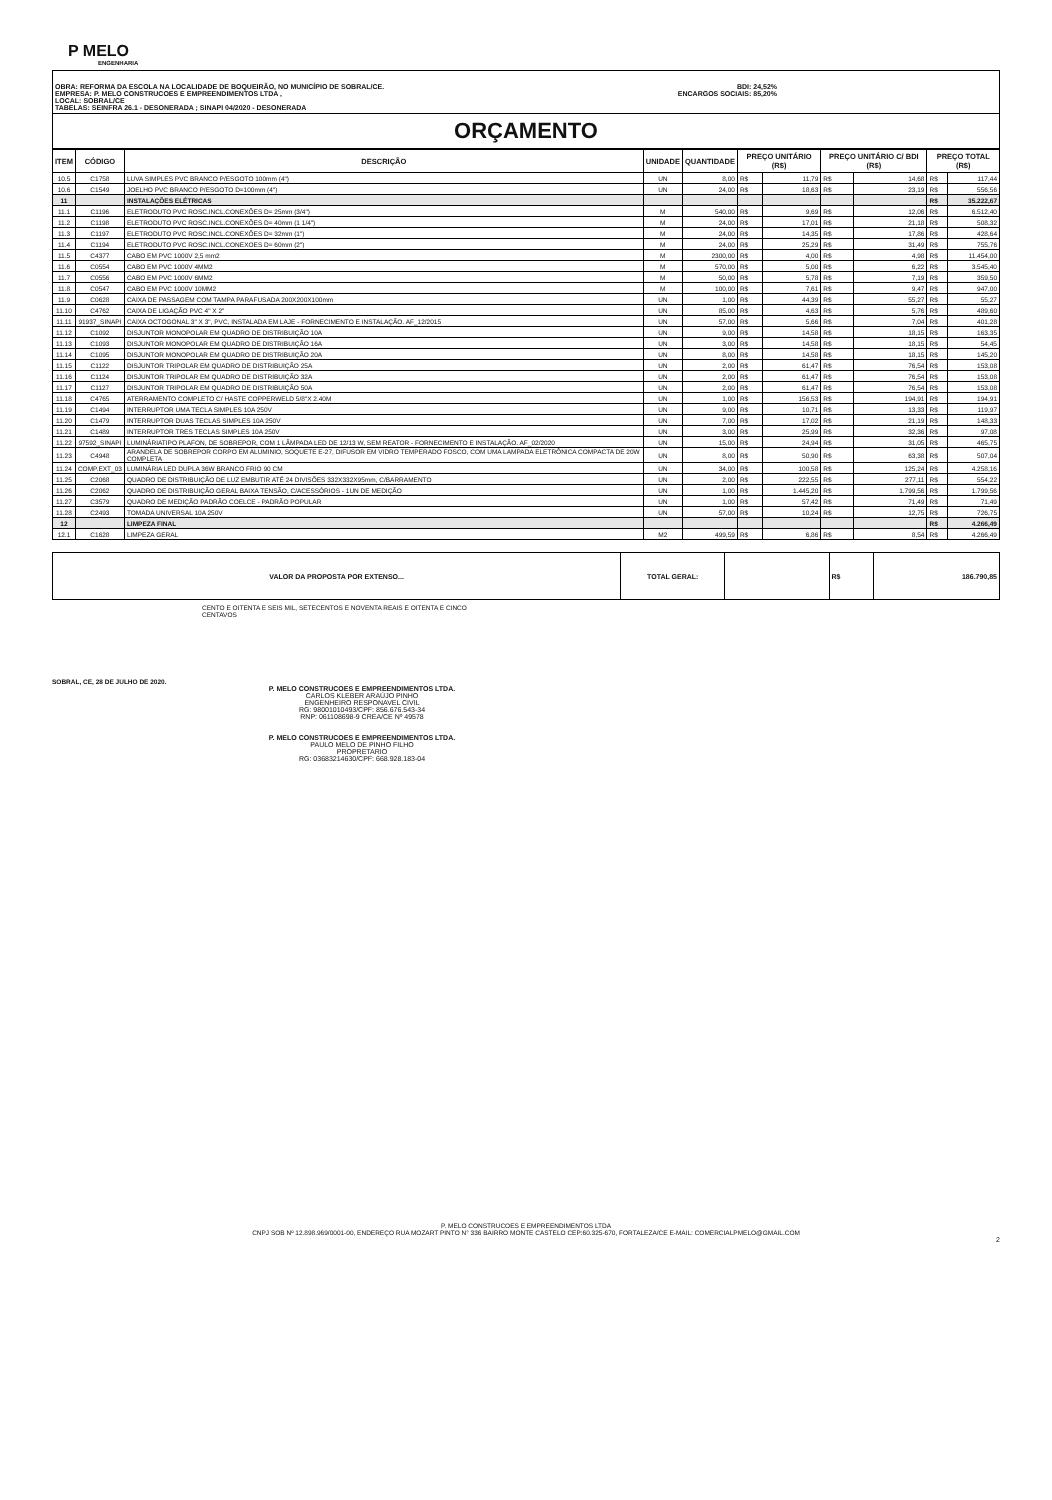P MELO
ENGENHARIA
OBRA: REFORMA DA ESCOLA NA LOCALIDADE DE BOQUEIRÃO, NO MUNICÍPIO DE SOBRAL/CE.
EMPRESA: P. MELO CONSTRUCOES E EMPREENDIMENTOS LTDA ,
LOCAL: SOBRAL/CE
TABELAS: SEINFRA 26.1 - DESONERADA ; SINAPI 04/2020 - DESONERADA
BDI: 24,52%
ENCARGOS SOCIAIS: 85,20%
ORÇAMENTO
| ITEM | CÓDIGO | DESCRIÇÃO | UNIDADE | QUANTIDADE | PREÇO UNITÁRIO (R$) | | PREÇO UNITÁRIO C/ BDI (R$) | | PREÇO TOTAL (R$) | |
| --- | --- | --- | --- | --- | --- | --- | --- | --- | --- | --- |
| 10.5 | C1758 | LUVA SIMPLES PVC BRANCO P/ESGOTO 100mm (4") | UN | 8,00 | R$ | 11,79 | R$ | 14,68 | R$ | 117,44 |
| 10.6 | C1549 | JOELHO PVC BRANCO P/ESGOTO D=100mm (4") | UN | 24,00 | R$ | 18,63 | R$ | 23,19 | R$ | 556,56 |
| 11 | | INSTALAÇÕES ELÉTRICAS | | | | | | | R$ | 35.222,67 |
| 11.1 | C1196 | ELETRODUTO PVC ROSC.INCL.CONEXÕES D= 25mm (3/4") | M | 540,00 | R$ | 9,69 | R$ | 12,06 | R$ | 6.512,40 |
| 11.2 | C1198 | ELETRODUTO PVC ROSC.INCL.CONEXÕES D= 40mm (1 1/4") | M | 24,00 | R$ | 17,01 | R$ | 21,18 | R$ | 508,32 |
| 11.3 | C1197 | ELETRODUTO PVC ROSC.INCL.CONEXÕES D= 32mm (1") | M | 24,00 | R$ | 14,35 | R$ | 17,86 | R$ | 428,64 |
| 11.4 | C1194 | ELETRODUTO PVC ROSC.INCL.CONEXOES D= 60mm (2") | M | 24,00 | R$ | 25,29 | R$ | 31,49 | R$ | 755,76 |
| 11.5 | C4377 | CABO EM PVC 1000V 2,5 mm2 | M | 2300,00 | R$ | 4,00 | R$ | 4,98 | R$ | 11.454,00 |
| 11.6 | C0554 | CABO EM PVC 1000V 4MM2 | M | 570,00 | R$ | 5,00 | R$ | 6,22 | R$ | 3.545,40 |
| 11.7 | C0556 | CABO EM PVC 1000V 6MM2 | M | 50,00 | R$ | 5,78 | R$ | 7,19 | R$ | 359,50 |
| 11.8 | C0547 | CABO EM PVC 1000V 10MM2 | M | 100,00 | R$ | 7,61 | R$ | 9,47 | R$ | 947,00 |
| 11.9 | C0628 | CAIXA DE PASSAGEM COM TAMPA PARAFUSADA 200X200X100mm | UN | 1,00 | R$ | 44,39 | R$ | 55,27 | R$ | 55,27 |
| 11.10 | C4762 | CAIXA DE LIGAÇÃO PVC 4" X 2" | UN | 85,00 | R$ | 4,63 | R$ | 5,76 | R$ | 489,60 |
| 11.11 | 91937_SINAPI | CAIXA OCTOGONAL 3" X 3", PVC, INSTALADA EM LAJE - FORNECIMENTO E INSTALAÇÃO. AF_12/2015 | UN | 57,00 | R$ | 5,66 | R$ | 7,04 | R$ | 401,28 |
| 11.12 | C1092 | DISJUNTOR MONOPOLAR EM QUADRO DE DISTRIBUIÇÃO 10A | UN | 9,00 | R$ | 14,58 | R$ | 18,15 | R$ | 163,35 |
| 11.13 | C1093 | DISJUNTOR MONOPOLAR EM QUADRO DE DISTRIBUIÇÃO 16A | UN | 3,00 | R$ | 14,58 | R$ | 18,15 | R$ | 54,45 |
| 11.14 | C1095 | DISJUNTOR MONOPOLAR EM QUADRO DE DISTRIBUIÇÃO 20A | UN | 8,00 | R$ | 14,58 | R$ | 18,15 | R$ | 145,20 |
| 11.15 | C1122 | DISJUNTOR TRIPOLAR EM QUADRO DE DISTRIBUIÇÃO 25A | UN | 2,00 | R$ | 61,47 | R$ | 76,54 | R$ | 153,08 |
| 11.16 | C1124 | DISJUNTOR TRIPOLAR EM QUADRO DE DISTRIBUIÇÃO 32A | UN | 2,00 | R$ | 61,47 | R$ | 76,54 | R$ | 153,08 |
| 11.17 | C1127 | DISJUNTOR TRIPOLAR EM QUADRO DE DISTRIBUIÇÃO 50A | UN | 2,00 | R$ | 61,47 | R$ | 76,54 | R$ | 153,08 |
| 11.18 | C4765 | ATERRAMENTO COMPLETO C/ HASTE COPPERWELD 5/8"X 2.40M | UN | 1,00 | R$ | 156,53 | R$ | 194,91 | R$ | 194,91 |
| 11.19 | C1494 | INTERRUPTOR UMA TECLA SIMPLES 10A 250V | UN | 9,00 | R$ | 10,71 | R$ | 13,33 | R$ | 119,97 |
| 11.20 | C1479 | INTERRUPTOR DUAS TECLAS SIMPLES 10A 250V | UN | 7,00 | R$ | 17,02 | R$ | 21,19 | R$ | 148,33 |
| 11.21 | C1489 | INTERRUPTOR TRES TECLAS SIMPLES 10A 250V | UN | 3,00 | R$ | 25,99 | R$ | 32,36 | R$ | 97,08 |
| 11.22 | 97592_SINAPI | LUMINÁRIATIPO PLAFON, DE SOBREPOR, COM 1 LÂMPADA LED DE 12/13 W, SEM REATOR - FORNECIMENTO E INSTALAÇÃO. AF_02/2020 | UN | 15,00 | R$ | 24,94 | R$ | 31,05 | R$ | 465,75 |
| 11.23 | C4948 | ARANDELA DE SOBREPOR CORPO EM ALUMINIO, SOQUETE E-27, DIFUSOR EM VIDRO TEMPERADO FOSCO, COM UMA LAMPADA ELETRÔNICA COMPACTA DE 20W COMPLETA | UN | 8,00 | R$ | 50,90 | R$ | 63,38 | R$ | 507,04 |
| 11.24 | COMP.EXT_03 | LUMINÁRIA LED DUPLA 36W BRANCO FRIO 90 CM | UN | 34,00 | R$ | 100,58 | R$ | 125,24 | R$ | 4.258,16 |
| 11.25 | C2068 | QUADRO DE DISTRIBUIÇÃO DE LUZ EMBUTIR ATÉ 24 DIVISÕES 332X332X95mm, C/BARRAMENTO | UN | 2,00 | R$ | 222,55 | R$ | 277,11 | R$ | 554,22 |
| 11.26 | C2062 | QUADRO DE DISTRIBUIÇÃO GERAL BAIXA TENSÃO, C/ACESSÓRIOS - 1UN DE MEDIÇÃO | UN | 1,00 | R$ | 1.445,20 | R$ | 1.799,56 | R$ | 1.799,56 |
| 11.27 | C3579 | QUADRO DE MEDIÇÃO PADRÃO COELCE - PADRÃO POPULAR | UN | 1,00 | R$ | 57,42 | R$ | 71,49 | R$ | 71,49 |
| 11.28 | C2493 | TOMADA UNIVERSAL 10A 250V | UN | 57,00 | R$ | 10,24 | R$ | 12,75 | R$ | 726,75 |
| 12 | | LIMPEZA FINAL | | | | | | | R$ | 4.266,49 |
| 12.1 | C1628 | LIMPEZA GERAL | M2 | 499,59 | R$ | 6,86 | R$ | 8,54 | R$ | 4.266,49 |
| VALOR DA PROPOSTA POR EXTENSO... | TOTAL GERAL: | | R$ | 186.790,85 |
CENTO E OITENTA E SEIS MIL, SETECENTOS E NOVENTA REAIS E OITENTA E CINCO CENTAVOS
SOBRAL, CE, 28 DE JULHO DE 2020.
P. MELO CONSTRUCOES E EMPREENDIMENTOS LTDA.
CARLOS KLEBER ARAÚJO PINHO
ENGENHEIRO RESPONAVEL CIVIL
RG: 98001010493/CPF: 856.676.543-34
RNP: 061108698-9 CREA/CE Nº 49578
P. MELO CONSTRUCOES E EMPREENDIMENTOS LTDA.
PAULO MELO DE PINHO FILHO
PROPRETARIO
RG: 03683214630/CPF: 668.928.183-04
P. MELO CONSTRUCOES E EMPREENDIMENTOS LTDA
CNPJ SOB Nº 12.898.969/0001-00, ENDEREÇO RUA MOZART PINTO N° 336 BAIRRO MONTE CASTELO CEP:60.325-670, FORTALEZA/CE E-MAIL: COMERCIALPMELO@GMAIL.COM
2